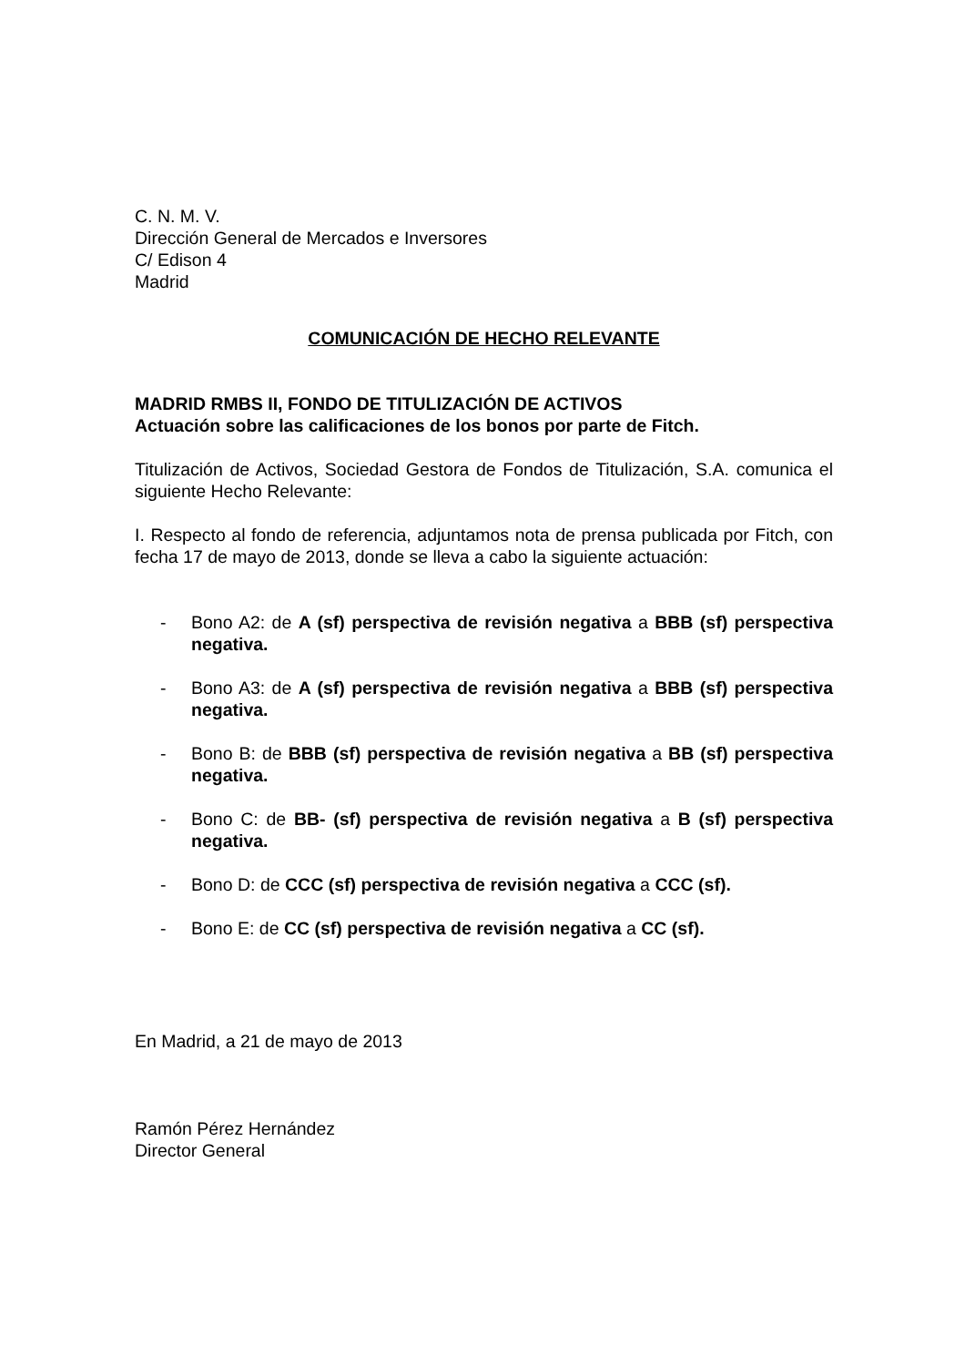C. N. M. V.
Dirección General de Mercados e Inversores
C/ Edison 4
Madrid
COMUNICACIÓN DE HECHO RELEVANTE
MADRID RMBS II, FONDO DE TITULIZACIÓN DE ACTIVOS
Actuación sobre las calificaciones de los bonos por parte de Fitch.
Titulización de Activos, Sociedad Gestora de Fondos de Titulización, S.A. comunica el siguiente Hecho Relevante:
I. Respecto al fondo de referencia, adjuntamos nota de prensa publicada por Fitch, con fecha 17 de mayo de 2013, donde se lleva a cabo la siguiente actuación:
- Bono A2: de A (sf) perspectiva de revisión negativa a BBB (sf) perspectiva negativa.
- Bono A3: de A (sf) perspectiva de revisión negativa a BBB (sf) perspectiva negativa.
- Bono B: de BBB (sf) perspectiva de revisión negativa a BB (sf) perspectiva negativa.
- Bono C: de BB- (sf) perspectiva de revisión negativa a B (sf) perspectiva negativa.
- Bono D: de CCC (sf) perspectiva de revisión negativa a CCC (sf).
- Bono E: de CC (sf) perspectiva de revisión negativa a CC (sf).
En Madrid, a 21 de mayo de 2013
Ramón Pérez Hernández
Director General